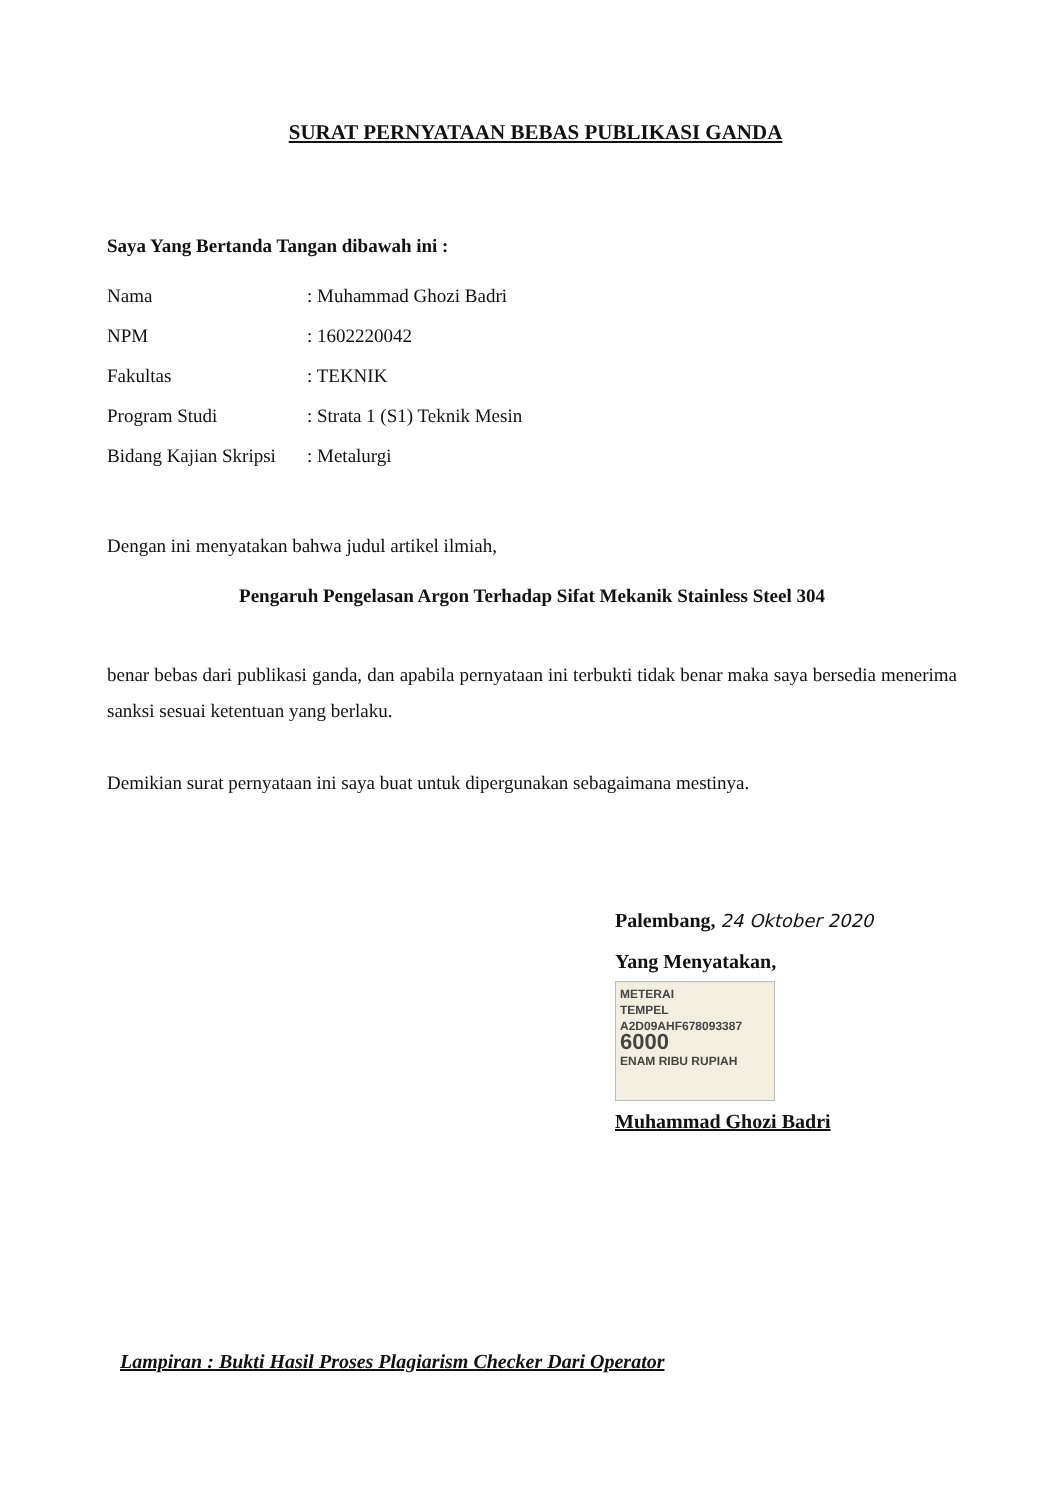SURAT PERNYATAAN BEBAS PUBLIKASI GANDA
Saya Yang Bertanda Tangan dibawah ini :
| Nama | : Muhammad Ghozi Badri |
| NPM | : 1602220042 |
| Fakultas | : TEKNIK |
| Program Studi | : Strata 1 (S1) Teknik Mesin |
| Bidang Kajian Skripsi | : Metalurgi |
Dengan ini menyatakan bahwa judul artikel ilmiah,
Pengaruh Pengelasan Argon Terhadap Sifat Mekanik Stainless Steel 304
benar bebas dari publikasi ganda, dan apabila pernyataan ini terbukti tidak benar maka saya bersedia menerima sanksi sesuai ketentuan yang berlaku.
Demikian surat pernyataan ini saya buat untuk dipergunakan sebagaimana mestinya.
Palembang, 24 Oktober 2020
Yang Menyatakan,
METERAI
TEMPEL
A2D09AHF678093387
6000
ENAM RIBU RUPIAH
Muhammad Ghozi Badri
Lampiran : Bukti Hasil Proses Plagiarism Checker Dari Operator